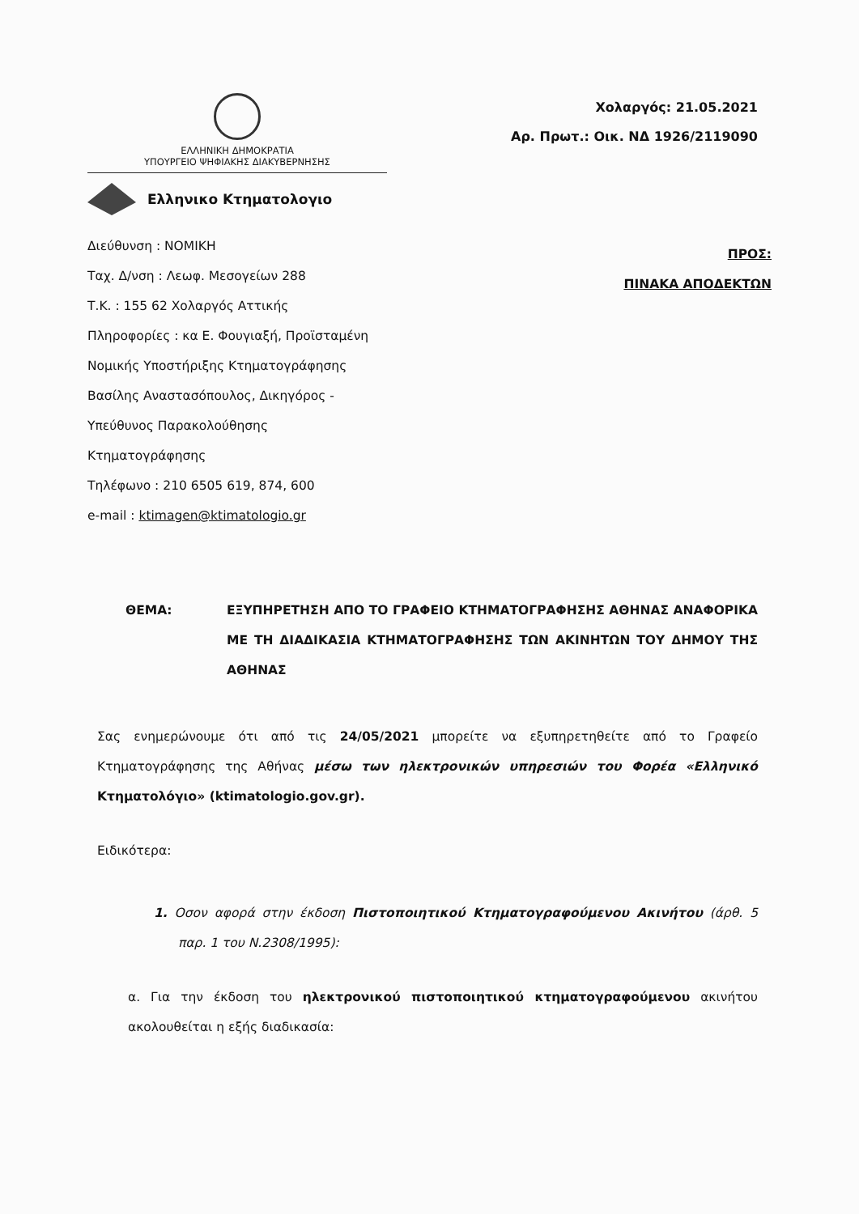ΕΛΛΗΝΙΚΗ ΔΗΜΟΚΡΑΤΙΑ
ΥΠΟΥΡΓΕΙΟ ΨΗΦΙΑΚΗΣ ΔΙΑΚΥΒΕΡΝΗΣΗΣ
Ελληνικο Κτηματολογιο
Χολαργός: 21.05.2021
Αρ. Πρωτ.: Οικ. ΝΔ 1926/2119090
Διεύθυνση : ΝΟΜΙΚΗ
Ταχ. Δ/νση : Λεωφ. Μεσογείων 288
Τ.Κ. : 155 62 Χολαργός Αττικής
Πληροφορίες : κα Ε. Φουγιαξή, Προϊσταμένη
Νομικής Υποστήριξης Κτηματογράφησης
Βασίλης Αναστασόπουλος, Δικηγόρος -
Υπεύθυνος Παρακολούθησης
Κτηματογράφησης
Τηλέφωνο : 210 6505 619, 874, 600
e-mail : ktimagen@ktimatologio.gr
ΠΡΟΣ:
ΠΙΝΑΚΑ ΑΠΟΔΕΚΤΩΝ
ΘΕΜΑ: ΕΞΥΠΗΡΕΤΗΣΗ ΑΠΟ ΤΟ ΓΡΑΦΕΙΟ ΚΤΗΜΑΤΟΓΡΑΦΗΣΗΣ ΑΘΗΝΑΣ ΑΝΑΦΟΡΙΚΑ ΜΕ ΤΗ ΔΙΑΔΙΚΑΣΙΑ ΚΤΗΜΑΤΟΓΡΑΦΗΣΗΣ ΤΩΝ ΑΚΙΝΗΤΩΝ ΤΟΥ ΔΗΜΟΥ ΤΗΣ ΑΘΗΝΑΣ
Σας ενημερώνουμε ότι από τις 24/05/2021 μπορείτε να εξυπηρετηθείτε από το Γραφείο Κτηματογράφησης της Αθήνας μέσω των ηλεκτρονικών υπηρεσιών του Φορέα «Ελληνικό Κτηματολόγιο» (ktimatologio.gov.gr).
Ειδικότερα:
1. Οσον αφορά στην έκδοση Πιστοποιητικού Κτηματογραφούμενου Ακινήτου (άρθ. 5 παρ. 1 του Ν.2308/1995):
α. Για την έκδοση του ηλεκτρονικού πιστοποιητικού κτηματογραφούμενου ακινήτου ακολουθείται η εξής διαδικασία: